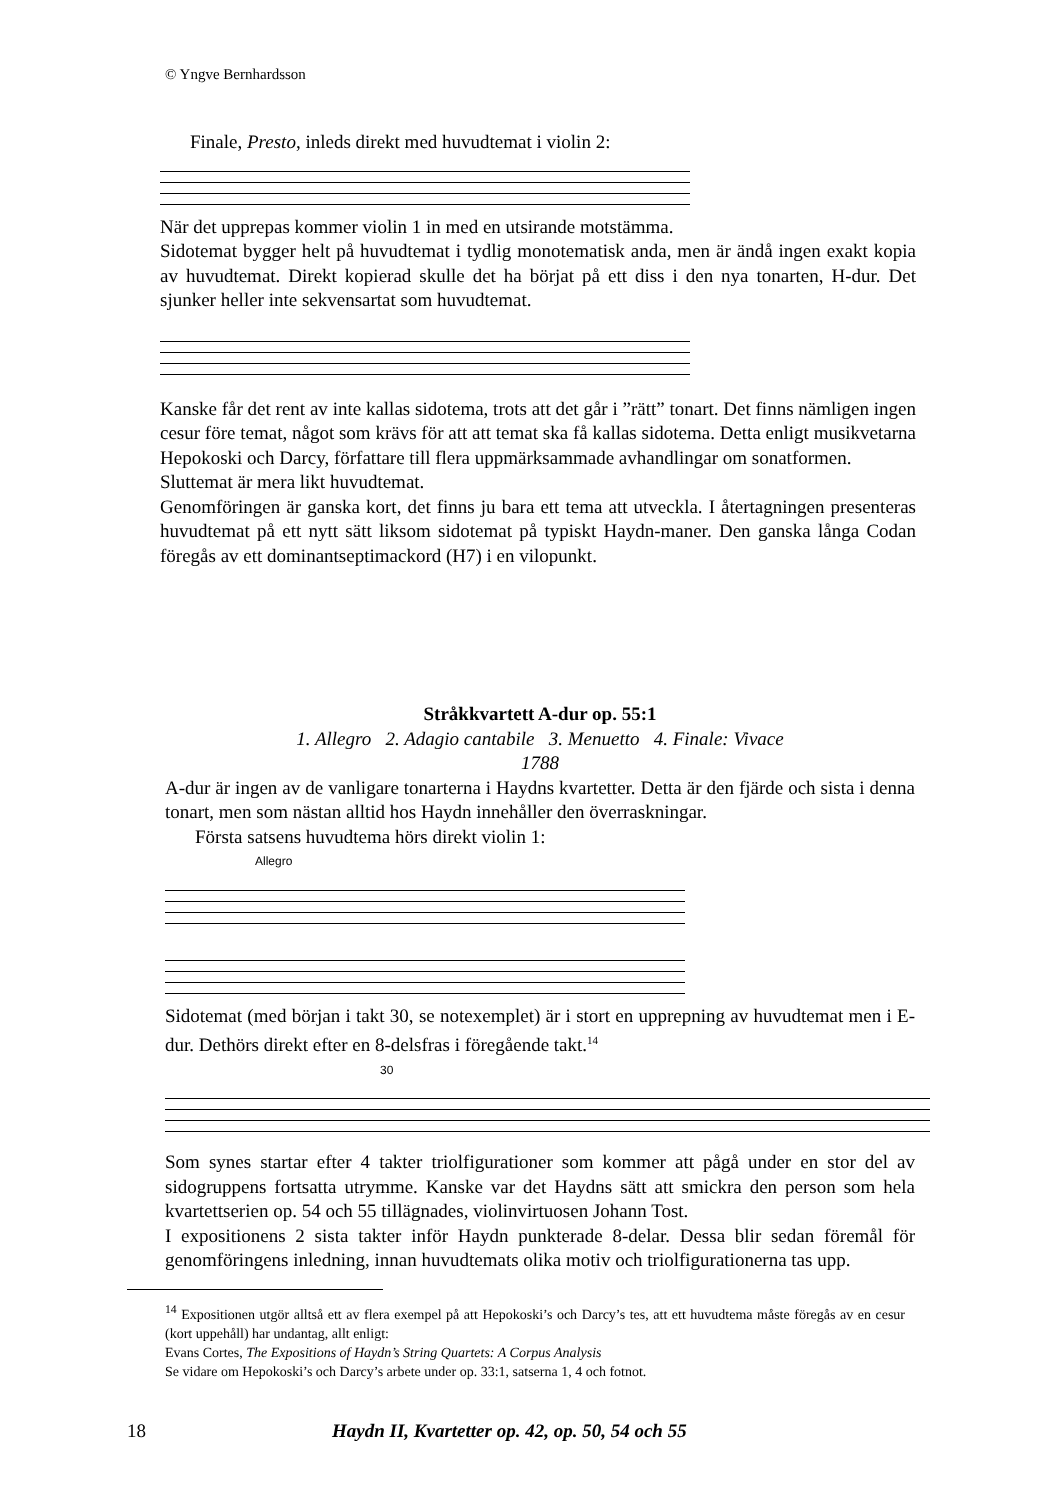© Yngve Bernhardsson
Finale, Presto, inleds direkt med huvudtemat i violin 2:
När det upprepas kommer violin 1 in med en utsirande motstämma.
Sidotemat bygger helt på huvudtemat i tydlig monotematisk anda, men är ändå ingen exakt kopia av huvudtemat. Direkt kopierad skulle det ha börjat på ett diss i den nya tonarten, H-dur. Det sjunker heller inte sekvensartat som huvudtemat.
Kanske får det rent av inte kallas sidotema, trots att det går i ”rätt” tonart. Det finns nämligen ingen cesur före temat, något som krävs för att att temat ska få kallas sidotema. Detta enligt musikvetarna Hepokoski och Darcy, författare till flera uppmärksammade avhandlingar om sonatformen.
Sluttemat är mera likt huvudtemat.
Genomföringen är ganska kort, det finns ju bara ett tema att utveckla. I återtagningen presenteras huvudtemat på ett nytt sätt liksom sidotemat på typiskt Haydn-maner. Den ganska långa Codan föregås av ett dominantseptimackord (H7) i en vilopunkt.
Stråkkvartett A-dur op. 55:1
1. Allegro 2. Adagio cantabile 3. Menuetto 4. Finale: Vivace
1788
A-dur är ingen av de vanligare tonarterna i Haydns kvartetter. Detta är den fjärde och sista i denna tonart, men som nästan alltid hos Haydn innehåller den överraskningar.
Första satsens huvudtema hörs direkt violin 1:
Allegro
Sidotemat (med början i takt 30, se notexemplet) är i stort en upprepning av huvudtemat men i E-dur. Dethörs direkt efter en 8-delsfras i föregående takt.<sup>14</sup>
30
Som synes startar efter 4 takter triolfigurationer som kommer att pågå under en stor del av sidogruppens fortsatta utrymme. Kanske var det Haydns sätt att smickra den person som hela kvartettserien op. 54 och 55 tillägnades, violinvirtuosen Johann Tost.
I expositionens 2 sista takter inför Haydn punkterade 8-delar. Dessa blir sedan föremål för genomföringens inledning, innan huvudtemats olika motiv och triolfigurationerna tas upp.
<sup>14</sup> Expositionen utgör alltså ett av flera exempel på att Hepokoski’s och Darcy’s tes, att ett huvudtema måste föregås av en cesur (kort uppehåll) har undantag, allt enligt:
Evans Cortes, The Expositions of Haydn’s String Quartets: A Corpus Analysis
Se vidare om Hepokoski’s och Darcy’s arbete under op. 33:1, satserna 1, 4 och fotnot.
18 Haydn II, Kvartetter op. 42, op. 50, 54 och 55